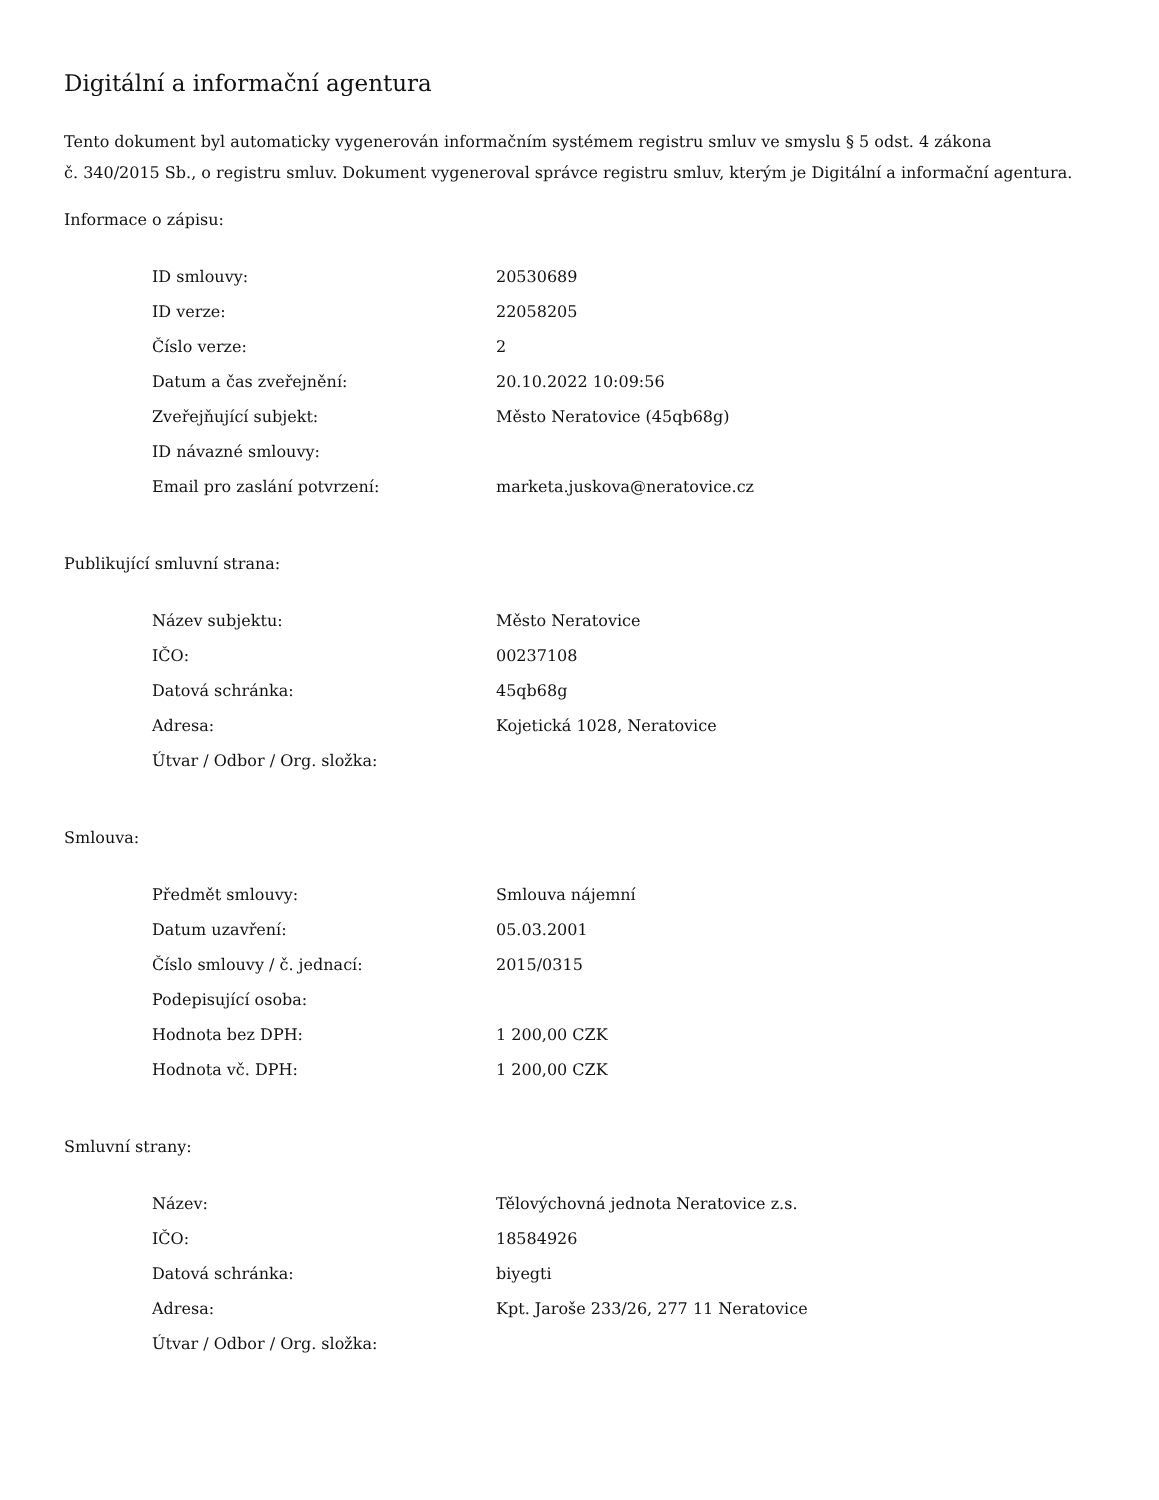Digitální a informační agentura
Tento dokument byl automaticky vygenerován informačním systémem registru smluv ve smyslu § 5 odst. 4 zákona
č. 340/2015 Sb., o registru smluv. Dokument vygeneroval správce registru smluv, kterým je Digitální a informační agentura.
Informace o zápisu:
| ID smlouvy: | 20530689 |
| ID verze: | 22058205 |
| Číslo verze: | 2 |
| Datum a čas zveřejnění: | 20.10.2022 10:09:56 |
| Zveřejňující subjekt: | Město Neratovice (45qb68g) |
| ID návazné smlouvy: | |
| Email pro zaslání potvrzení: | marketa.juskova@neratovice.cz |
Publikující smluvní strana:
| Název subjektu: | Město Neratovice |
| IČO: | 00237108 |
| Datová schránka: | 45qb68g |
| Adresa: | Kojetická 1028, Neratovice |
| Útvar / Odbor / Org. složka: | |
Smlouva:
| Předmět smlouvy: | Smlouva nájemní |
| Datum uzavření: | 05.03.2001 |
| Číslo smlouvy / č. jednací: | 2015/0315 |
| Podepisující osoba: | |
| Hodnota bez DPH: | 1 200,00 CZK |
| Hodnota vč. DPH: | 1 200,00 CZK |
Smluvní strany:
| Název: | Tělovýchovná jednota Neratovice z.s. |
| IČO: | 18584926 |
| Datová schránka: | biyegti |
| Adresa: | Kpt. Jaroše 233/26, 277 11 Neratovice |
| Útvar / Odbor / Org. složka: | |